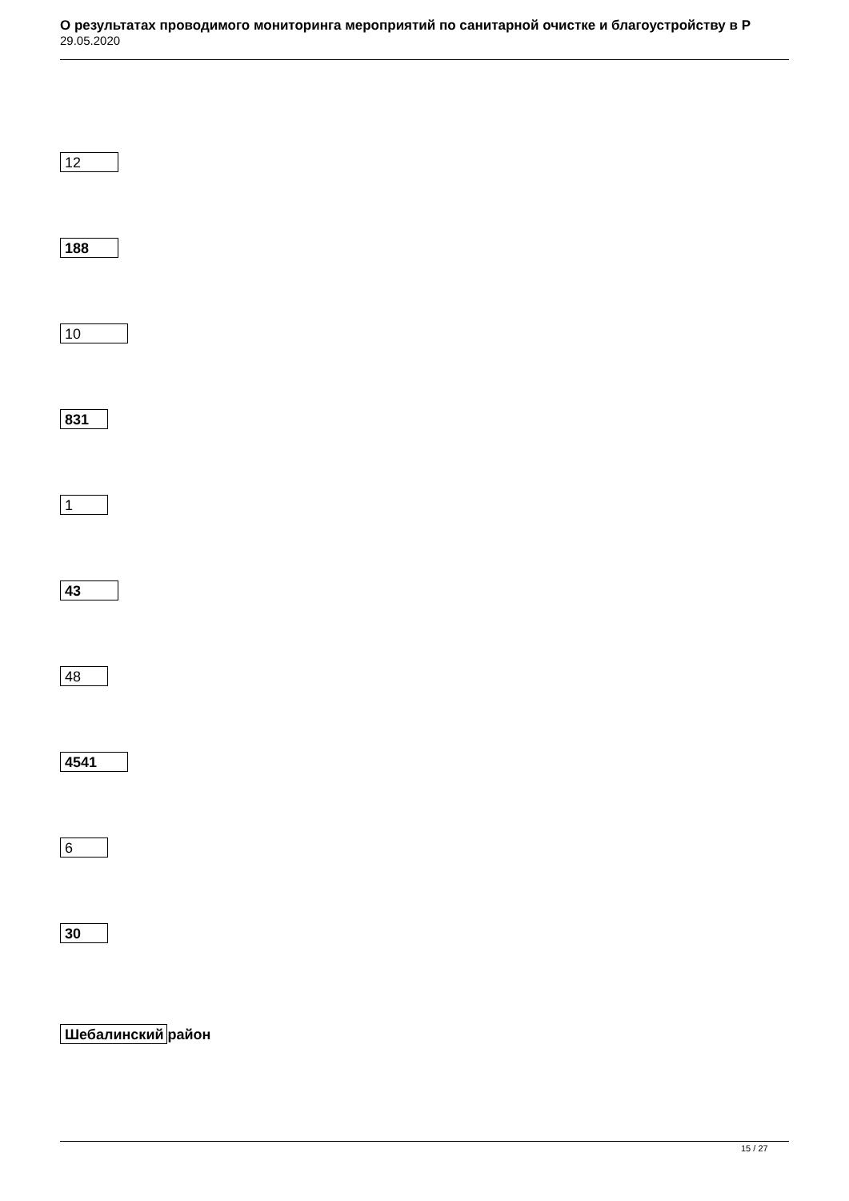О результатах проводимого мониторинга мероприятий по санитарной очистке и благоустройству в Р
29.05.2020
12
188
10
831
1
43
48
4541
6
30
Шебалинский район
15 / 27